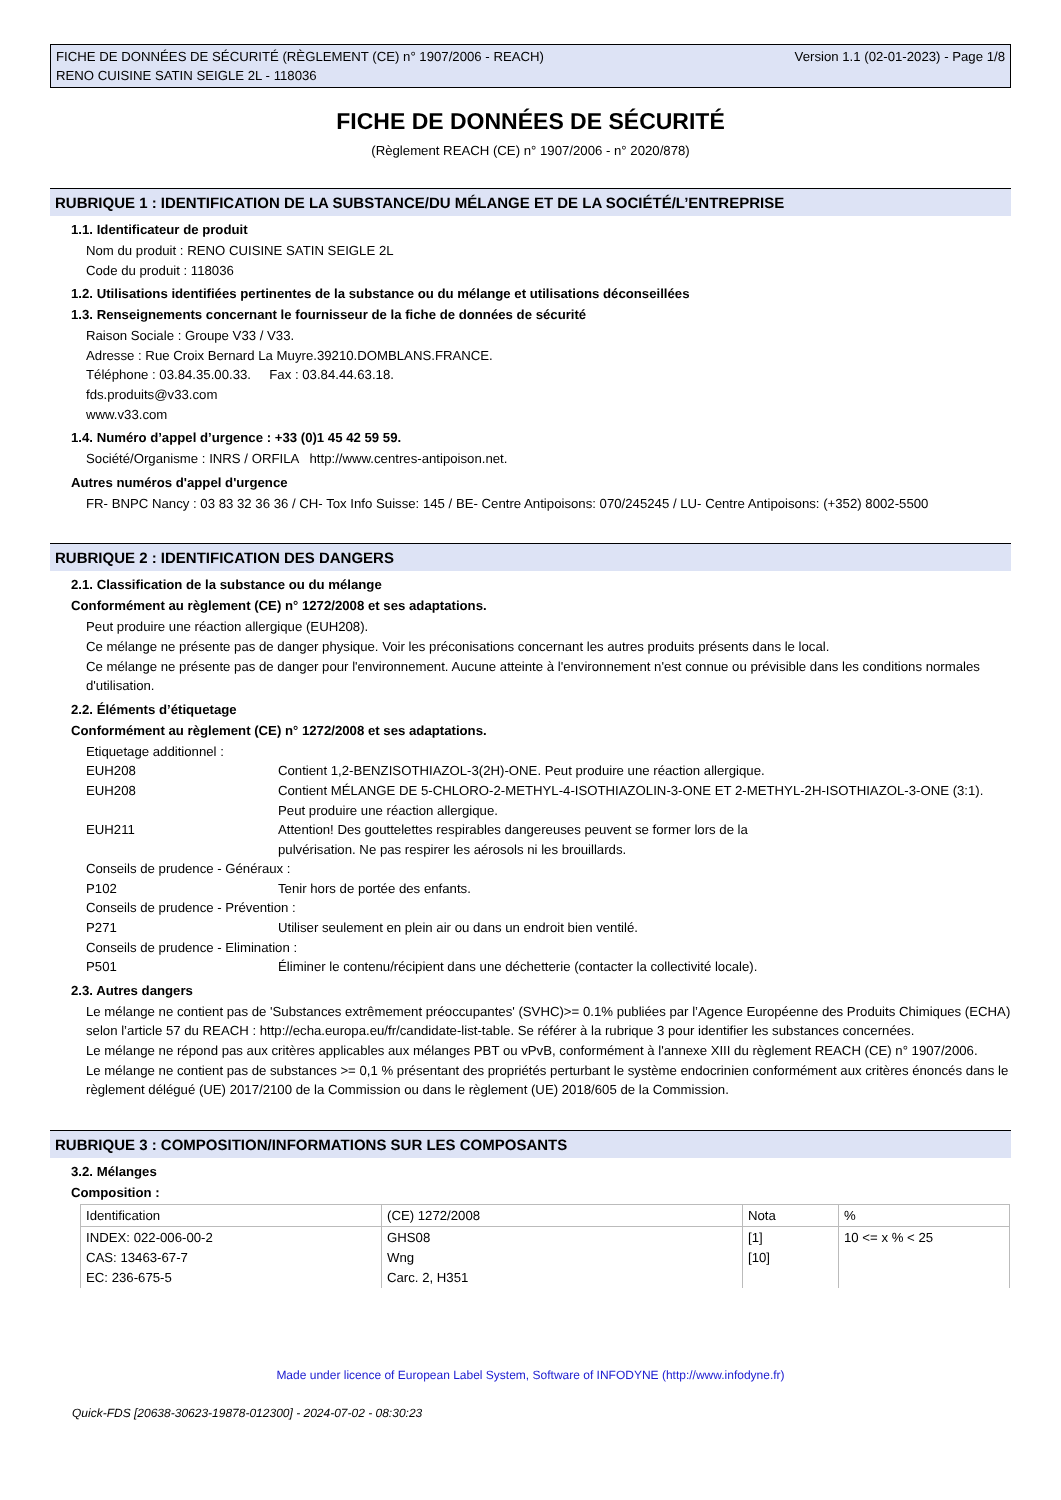FICHE DE DONNÉES DE SÉCURITÉ (RÈGLEMENT (CE) n° 1907/2006 - REACH)
RENO CUISINE SATIN SEIGLE 2L - 118036
Version 1.1 (02-01-2023) - Page 1/8
FICHE DE DONNÉES DE SÉCURITÉ
(Règlement REACH (CE) n° 1907/2006 - n° 2020/878)
RUBRIQUE 1 : IDENTIFICATION DE LA SUBSTANCE/DU MÉLANGE ET DE LA SOCIÉTÉ/L’ENTREPRISE
1.1. Identificateur de produit
Nom du produit : RENO CUISINE SATIN SEIGLE 2L
Code du produit : 118036
1.2. Utilisations identifiées pertinentes de la substance ou du mélange et utilisations déconseillées
1.3. Renseignements concernant le fournisseur de la fiche de données de sécurité
Raison Sociale : Groupe V33 / V33.
Adresse : Rue Croix Bernard La Muyre.39210.DOMBLANS.FRANCE.
Téléphone : 03.84.35.00.33. Fax : 03.84.44.63.18.
fds.produits@v33.com
www.v33.com
1.4. Numéro d’appel d’urgence : +33 (0)1 45 42 59 59.
Société/Organisme : INRS / ORFILA http://www.centres-antipoison.net.
Autres numéros d'appel d'urgence
FR- BNPC Nancy : 03 83 32 36 36 / CH- Tox Info Suisse: 145 / BE- Centre Antipoisons: 070/245245 / LU- Centre Antipoisons: (+352) 8002-5500
RUBRIQUE 2 : IDENTIFICATION DES DANGERS
2.1. Classification de la substance ou du mélange
Conformément au règlement (CE) n° 1272/2008 et ses adaptations.
Peut produire une réaction allergique (EUH208).
Ce mélange ne présente pas de danger physique. Voir les préconisations concernant les autres produits présents dans le local.
Ce mélange ne présente pas de danger pour l'environnement. Aucune atteinte à l'environnement n'est connue ou prévisible dans les conditions normales d'utilisation.
2.2. Éléments d’étiquetage
Conformément au règlement (CE) n° 1272/2008 et ses adaptations.
Etiquetage additionnel :
EUH208 Contient 1,2-BENZISOTHIAZOL-3(2H)-ONE. Peut produire une réaction allergique.
EUH208 Contient MÉLANGE DE 5-CHLORO-2-METHYL-4-ISOTHIAZOLIN-3-ONE ET 2-METHYL-2H-ISOTHIAZOL-3-ONE (3:1). Peut produire une réaction allergique.
EUH211 Attention! Des gouttelettes respirables dangereuses peuvent se former lors de la
pulvérisation. Ne pas respirer les aérosols ni les brouillards.
Conseils de prudence - Généraux :
P102 Tenir hors de portée des enfants.
Conseils de prudence - Prévention :
P271 Utiliser seulement en plein air ou dans un endroit bien ventilé.
Conseils de prudence - Elimination :
P501 Éliminer le contenu/récipient dans une déchetterie (contacter la collectivité locale).
2.3. Autres dangers
Le mélange ne contient pas de 'Substances extrêmement préoccupantes' (SVHC)>= 0.1% publiées par l’Agence Européenne des Produits Chimiques (ECHA) selon l’article 57 du REACH : http://echa.europa.eu/fr/candidate-list-table. Se référer à la rubrique 3 pour identifier les substances concernées.
Le mélange ne répond pas aux critères applicables aux mélanges PBT ou vPvB, conformément à l'annexe XIII du règlement REACH (CE) n° 1907/2006.
Le mélange ne contient pas de substances >= 0,1 % présentant des propriétés perturbant le système endocrinien conformément aux critères énoncés dans le règlement délégué (UE) 2017/2100 de la Commission ou dans le règlement (UE) 2018/605 de la Commission.
RUBRIQUE 3 : COMPOSITION/INFORMATIONS SUR LES COMPOSANTS
3.2. Mélanges
Composition :
| Identification | (CE) 1272/2008 | Nota | % |
| INDEX: 022-006-00-2 CAS: 13463-67-7 EC: 236-675-5 | GHS08 Wng Carc. 2, H351 | [1] [10] | 10 <= x % < 25 |
Made under licence of European Label System, Software of INFODYNE (http://www.infodyne.fr)
Quick-FDS [20638-30623-19878-012300] - 2024-07-02 - 08:30:23